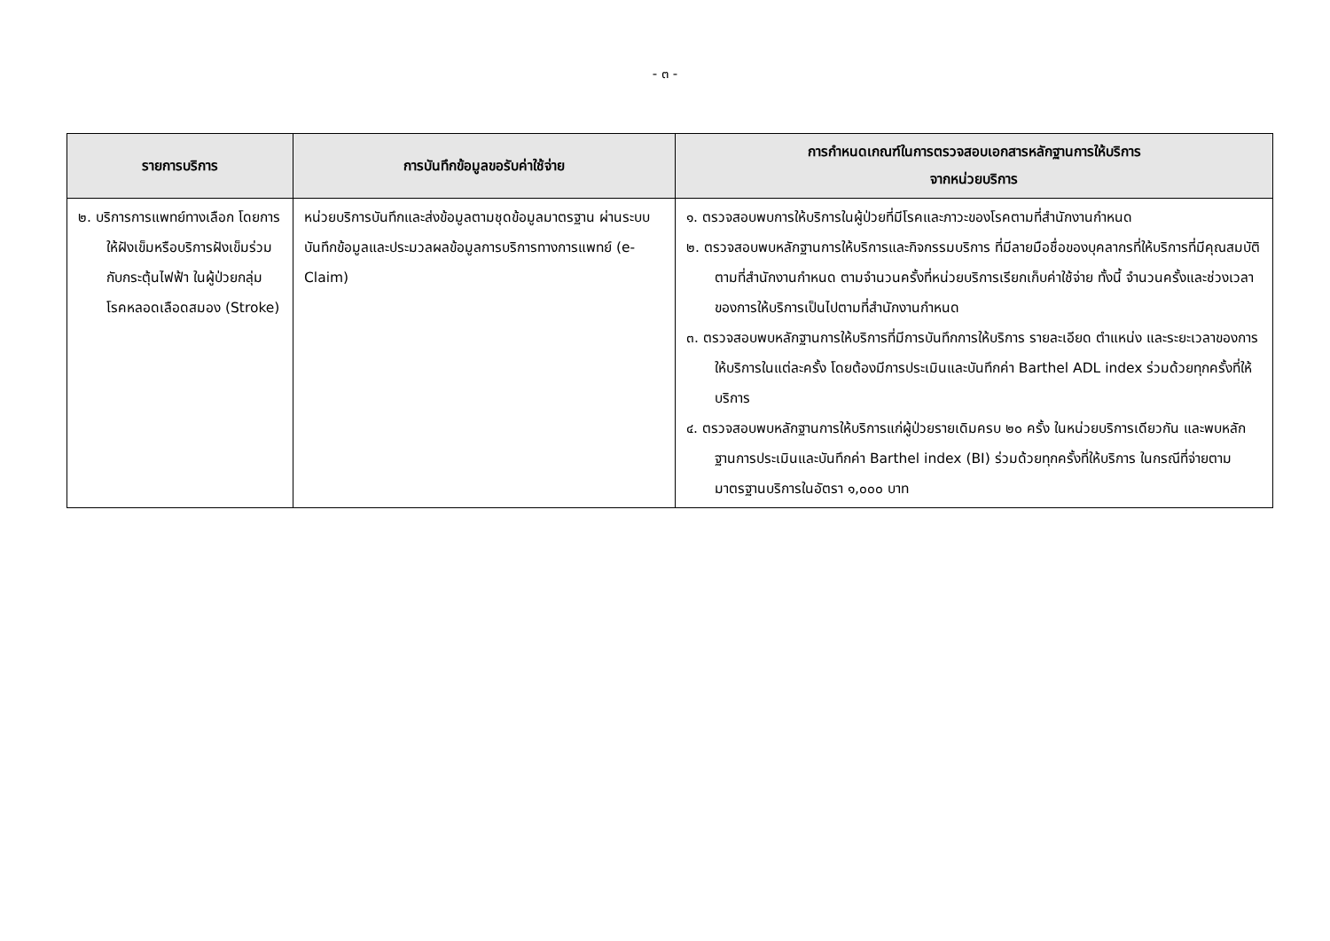- ๓ -
| รายการบริการ | การบันทึกข้อมูลขอรับค่าใช้จ่าย | การกำหนดเกณฑ์ในการตรวจสอบเอกสารหลักฐานการให้บริการ จากหน่วยบริการ |
| --- | --- | --- |
| ๒. บริการการแพทย์ทางเลือก โดยการให้ฝังเข็มหรือบริการฝังเข็มร่วมกับกระตุ้นไฟฟ้า ในผู้ป่วยกลุ่มโรคหลอดเลือดสมอง (Stroke) | หน่วยบริการบันทึกและส่งข้อมูลตามชุดข้อมูลมาตรฐาน ผ่านระบบบันทึกข้อมูลและประมวลผลข้อมูลการบริการทางการแพทย์ (e-Claim) | ๑. ตรวจสอบพบการให้บริการในผู้ป่วยที่มีโรคและภาวะของโรคตามที่สำนักงานกำหนด ๒. ตรวจสอบพบหลักฐานการให้บริการและกิจกรรมบริการ ที่มีลายมือชื่อของบุคลากรที่ให้บริการที่มีคุณสมบัติตามที่สำนักงานกำหนด ตามจำนวนครั้งที่หน่วยบริการเรียกเก็บค่าใช้จ่าย ทั้งนี้ จำนวนครั้งและช่วงเวลาของการให้บริการเป็นไปตามที่สำนักงานกำหนด ๓. ตรวจสอบพบหลักฐานการให้บริการที่มีการบันทึกการให้บริการ รายละเอียด ตำแหน่ง และระยะเวลาของการให้บริการในแต่ละครั้ง โดยต้องมีการประเมินและบันทึกค่า Barthel ADL index ร่วมด้วยทุกครั้งที่ให้บริการ ๔. ตรวจสอบพบหลักฐานการให้บริการแก่ผู้ป่วยรายเดิมครบ ๒๐ ครั้ง ในหน่วยบริการเดียวกัน และพบหลักฐานการประเมินและบันทึกค่า Barthel index (BI) ร่วมด้วยทุกครั้งที่ให้บริการ ในกรณีที่จ่ายตามมาตรฐานบริการในอัตรา ๑,๐๐๐ บาท |